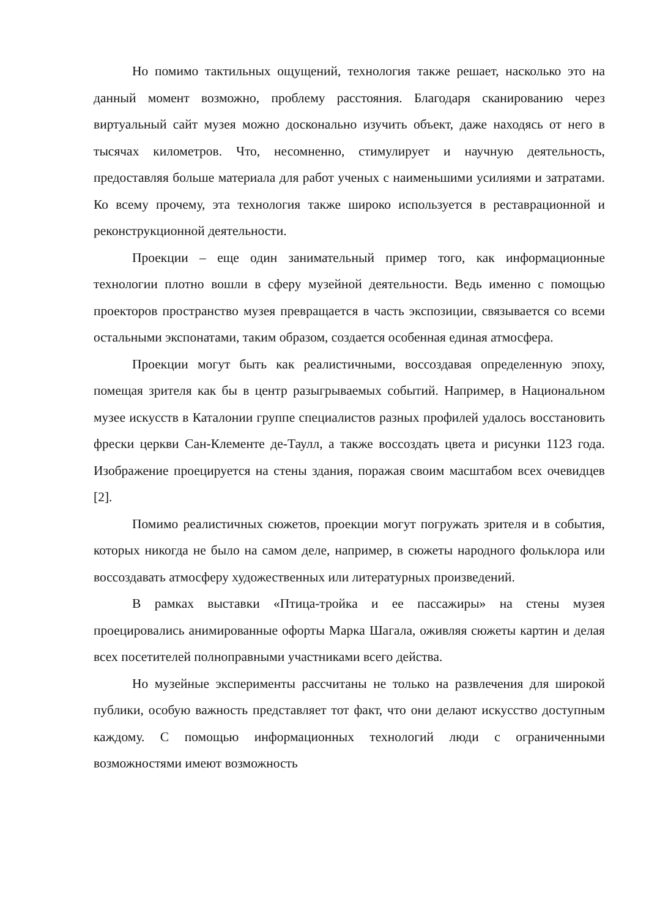Но помимо тактильных ощущений, технология также решает, насколько это на данный момент возможно, проблему расстояния. Благодаря сканированию через виртуальный сайт музея можно досконально изучить объект, даже находясь от него в тысячах километров. Что, несомненно, стимулирует и научную деятельность, предоставляя больше материала для работ ученых с наименьшими усилиями и затратами. Ко всему прочему, эта технология также широко используется в реставрационной и реконструкционной деятельности.
Проекции – еще один занимательный пример того, как информационные технологии плотно вошли в сферу музейной деятельности. Ведь именно с помощью проекторов пространство музея превращается в часть экспозиции, связывается со всеми остальными экспонатами, таким образом, создается особенная единая атмосфера.
Проекции могут быть как реалистичными, воссоздавая определенную эпоху, помещая зрителя как бы в центр разыгрываемых событий. Например, в Национальном музее искусств в Каталонии группе специалистов разных профилей удалось восстановить фрески церкви Сан-Клементе де-Таулл, а также воссоздать цвета и рисунки 1123 года. Изображение проецируется на стены здания, поражая своим масштабом всех очевидцев [2].
Помимо реалистичных сюжетов, проекции могут погружать зрителя и в события, которых никогда не было на самом деле, например, в сюжеты народного фольклора или воссоздавать атмосферу художественных или литературных произведений.
В рамках выставки «Птица-тройка и ее пассажиры» на стены музея проецировались анимированные офорты Марка Шагала, оживляя сюжеты картин и делая всех посетителей полноправными участниками всего действа.
Но музейные эксперименты рассчитаны не только на развлечения для широкой публики, особую важность представляет тот факт, что они делают искусство доступным каждому. С помощью информационных технологий люди с ограниченными возможностями имеют возможность